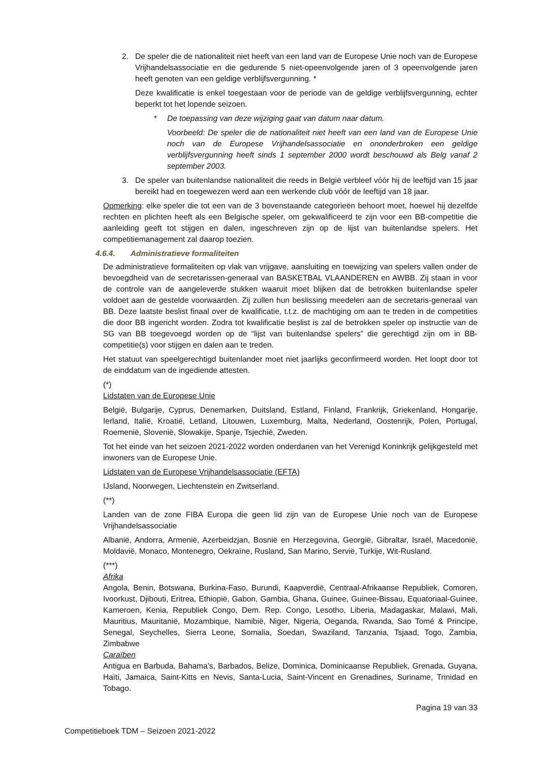2. De speler die de nationaliteit niet heeft van een land van de Europese Unie noch van de Europese Vrijhandelsassociatie en die gedurende 5 niet-opeenvolgende jaren of 3 opeenvolgende jaren heeft genoten van een geldige verblijfsvergunning. *
Deze kwalificatie is enkel toegestaan voor de periode van de geldige verblijfsvergunning, echter beperkt tot het lopende seizoen.
* De toepassing van deze wijziging gaat van datum naar datum.
Voorbeeld: De speler die de nationaliteit niet heeft van een land van de Europese Unie noch van de Europese Vrijhandelsassociatie en ononderbroken een geldige verblijfsvergunning heeft sinds 1 september 2000 wordt beschouwd als Belg vanaf 2 september 2003.
3. De speler van buitenlandse nationaliteit die reeds in België verbleef vóór hij de leeftijd van 15 jaar bereikt had en toegewezen werd aan een werkende club vóór de leeftijd van 18 jaar.
Opmerking: elke speler die tot een van de 3 bovenstaande categorieën behoort moet, hoewel hij dezelfde rechten en plichten heeft als een Belgische speler, om gekwalificeerd te zijn voor een BB-competitie die aanleiding geeft tot stijgen en dalen, ingeschreven zijn op de lijst van buitenlandse spelers. Het competitiemanagement zal daarop toezien.
4.6.4. Administratieve formaliteiten
De administratieve formaliteiten op vlak van vrijgave, aansluiting en toewijzing van spelers vallen onder de bevoegdheid van de secretarissen-generaal van BASKETBAL VLAANDEREN en AWBB. Zij staan in voor de controle van de aangeleverde stukken waaruit moet blijken dat de betrokken buitenlandse speler voldoet aan de gestelde voorwaarden. Zij zullen hun beslissing meedelen aan de secretaris-generaal van BB. Deze laatste beslist finaal over de kwalificatie, t.t.z. de machtiging om aan te treden in de competities die door BB ingericht worden. Zodra tot kwalificatie beslist is zal de betrokken speler op instructie van de SG van BB toegevoegd worden op de “lijst van buitenlandse spelers” die gerechtigd zijn om in BB-competitie(s) voor stijgen en dalen aan te treden.
Het statuut van speelgerechtigd buitenlander moet niet jaarlijks geconfirmeerd worden. Het loopt door tot de einddatum van de ingediende attesten.
(*)
Lidstaten van de Europese Unie
België, Bulgarije, Cyprus, Denemarken, Duitsland, Estland, Finland, Frankrijk, Griekenland, Hongarije, Ierland, Italië, Kroatië, Letland, Litouwen, Luxemburg, Malta, Nederland, Oostenrijk, Polen, Portugal, Roemenië, Slovenië, Slowakije, Spanje, Tsjechië, Zweden.
Tot het einde van het seizoen 2021-2022 worden onderdanen van het Verenigd Koninkrijk gelijkgesteld met inwoners van de Europese Unie.
Lidstaten van de Europese Vrijhandelsassociatie (EFTA)
IJsland, Noorwegen, Liechtenstein en Zwitserland.
(**)
Landen van de zone FIBA Europa die geen lid zijn van de Europese Unie noch van de Europese Vrijhandelsassociatie
Albanië, Andorra, Armenië, Azerbeidzjan, Bosnië en Herzegovina, Georgië, Gibraltar, Israël, Macedonië, Moldavië, Monaco, Montenegro, Oekraïne, Rusland, San Marino, Servië, Turkije, Wit-Rusland.
(***)
Afrika
Angola, Benin, Botswana, Burkina-Faso, Burundi, Kaapverdië, Centraal-Afrikaanse Republiek, Comoren, Ivoorkust, Djibouti, Eritrea, Ethiopië, Gabon, Gambia, Ghana, Guinee, Guinee-Bissau, Equatoriaal-Guinee, Kameroen, Kenia, Republiek Congo, Dem. Rep. Congo, Lesotho, Liberia, Madagaskar, Malawi, Mali, Mauritius, Mauritanië, Mozambique, Namibië, Niger, Nigeria, Oeganda, Rwanda, Sao Tomé & Principe, Senegal, Seychelles, Sierra Leone, Somalia, Soedan, Swaziland, Tanzania, Tsjaad, Togo, Zambia, Zimbabwe
Caraïben
Antigua en Barbuda, Bahama’s, Barbados, Belize, Dominica, Dominicaanse Republiek, Grenada, Guyana, Haïti, Jamaica, Saint-Kitts en Nevis, Santa-Lucia, Saint-Vincent en Grenadines, Suriname, Trinidad en Tobago.
Pagina 19 van 33
Competitieboek TDM – Seizoen 2021-2022